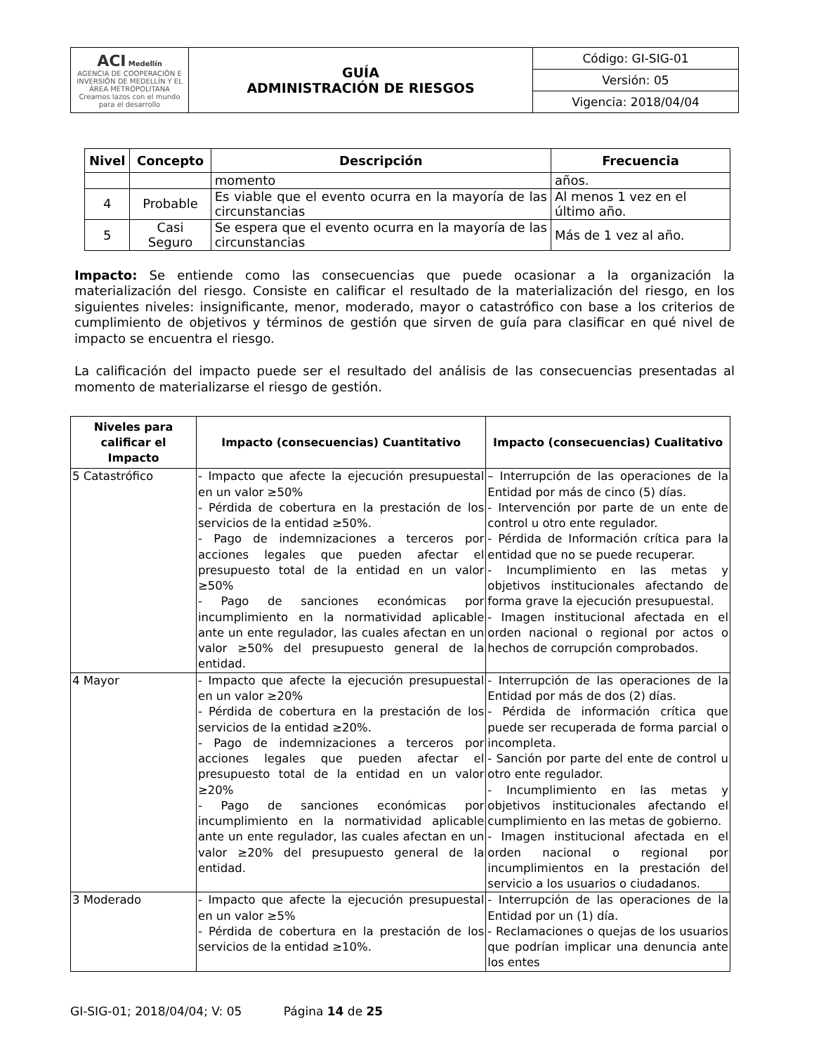| ACI Medellín AGENCIA DE COOPERACIÓN E INVERSIÓN DE MEDELLÍN Y EL ÁREA METROPOLITANA Creamos lazos con el mundo para el desarrollo | GUÍA ADMINISTRACIÓN DE RIESGOS | Código: GI-SIG-01 |
| | | Versión: 05 |
| | | Vigencia: 2018/04/04 |
| Nivel | Concepto | Descripción | Frecuencia |
| --- | --- | --- | --- |
| | | momento | años. |
| 4 | Probable | Es viable que el evento ocurra en la mayoría de las circunstancias | Al menos 1 vez en el último año. |
| 5 | Casi Seguro | Se espera que el evento ocurra en la mayoría de las circunstancias | Más de 1 vez al año. |
Impacto: Se entiende como las consecuencias que puede ocasionar a la organización la materialización del riesgo. Consiste en calificar el resultado de la materialización del riesgo, en los siguientes niveles: insignificante, menor, moderado, mayor o catastrófico con base a los criterios de cumplimiento de objetivos y términos de gestión que sirven de guía para clasificar en qué nivel de impacto se encuentra el riesgo.
La calificación del impacto puede ser el resultado del análisis de las consecuencias presentadas al momento de materializarse el riesgo de gestión.
| Niveles para calificar el Impacto | Impacto (consecuencias) Cuantitativo | Impacto (consecuencias) Cualitativo |
| --- | --- | --- |
| 5 Catastrófico | - Impacto que afecte la ejecución presupuestal en un valor ≥50% - Pérdida de cobertura en la prestación de los servicios de la entidad ≥50%. - Pago de indemnizaciones a terceros por acciones legales que pueden afectar el presupuesto total de la entidad en un valor ≥50% - Pago de sanciones económicas por incumplimiento en la normatividad aplicable ante un ente regulador, las cuales afectan en un valor ≥50% del presupuesto general de la entidad. | – Interrupción de las operaciones de la Entidad por más de cinco (5) días. - Intervención por parte de un ente de control u otro ente regulador. - Pérdida de Información crítica para la entidad que no se puede recuperar. - Incumplimiento en las metas y objetivos institucionales afectando de forma grave la ejecución presupuestal. - Imagen institucional afectada en el orden nacional o regional por actos o hechos de corrupción comprobados. |
| 4 Mayor | - Impacto que afecte la ejecución presupuestal en un valor ≥20% - Pérdida de cobertura en la prestación de los servicios de la entidad ≥20%. - Pago de indemnizaciones a terceros por acciones legales que pueden afectar el presupuesto total de la entidad en un valor ≥20% - Pago de sanciones económicas por incumplimiento en la normatividad aplicable ante un ente regulador, las cuales afectan en un valor ≥20% del presupuesto general de la entidad. | - Interrupción de las operaciones de la Entidad por más de dos (2) días. - Pérdida de información crítica que puede ser recuperada de forma parcial o incompleta. - Sanción por parte del ente de control u otro ente regulador. - Incumplimiento en las metas y objetivos institucionales afectando el cumplimiento en las metas de gobierno. - Imagen institucional afectada en el orden nacional o regional por incumplimientos en la prestación del servicio a los usuarios o ciudadanos. |
| 3 Moderado | - Impacto que afecte la ejecución presupuestal en un valor ≥5% - Pérdida de cobertura en la prestación de los servicios de la entidad ≥10%. | - Interrupción de las operaciones de la Entidad por un (1) día. - Reclamaciones o quejas de los usuarios que podrían implicar una denuncia ante los entes |
GI-SIG-01; 2018/04/04; V: 05 Página 14 de 25